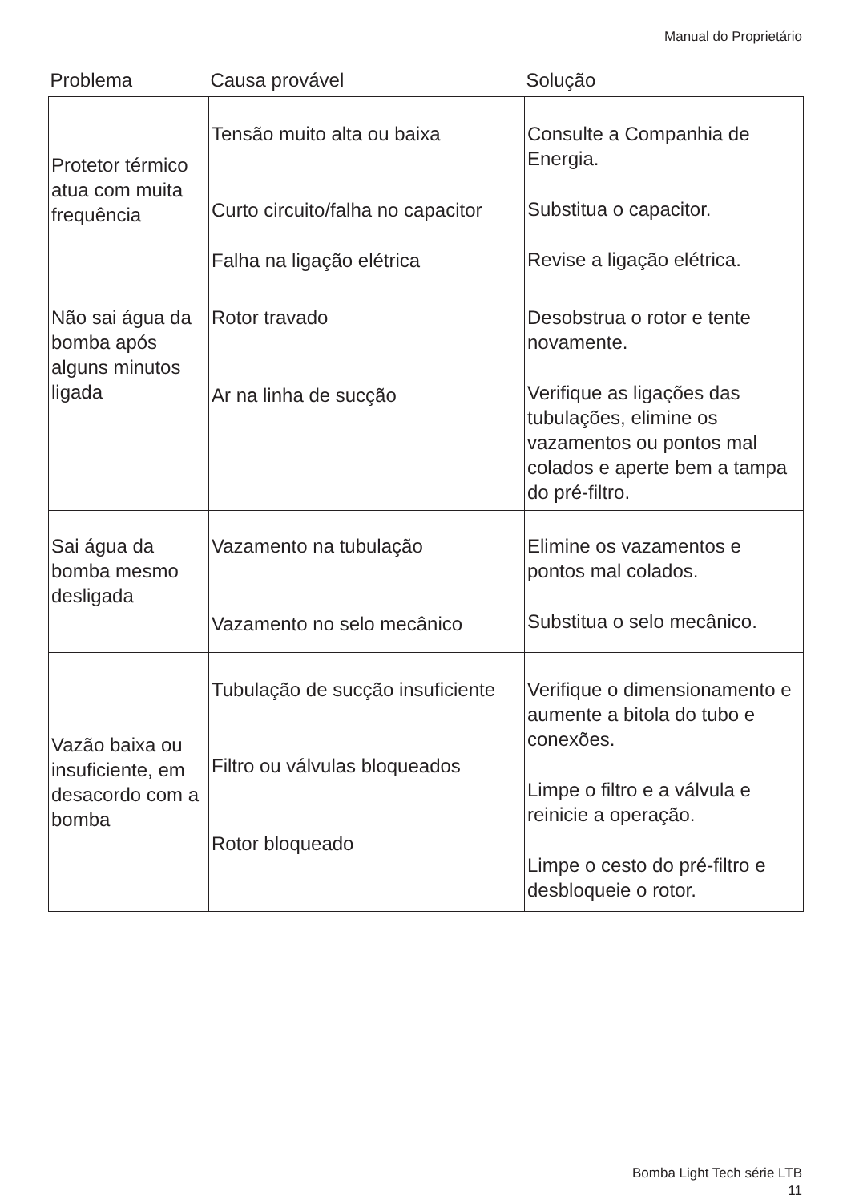Manual do Proprietário
| Problema | Causa provável | Solução |
| --- | --- | --- |
| Protetor térmico atua com muita frequência | Tensão muito alta ou baixa Curto circuito/falha no capacitor Falha na ligação elétrica | Consulte a Companhia de Energia. Substitua o capacitor. Revise a ligação elétrica. |
| Não sai água da bomba após alguns minutos ligada | Rotor travado Ar na linha de sucção | Desobstrua o rotor e tente novamente. Verifique as ligações das tubulações, elimine os vazamentos ou pontos mal colados e aperte bem a tampa do pré-filtro. |
| Sai água da bomba mesmo desligada | Vazamento na tubulação Vazamento no selo mecânico | Elimine os vazamentos e pontos mal colados. Substitua o selo mecânico. |
| Vazão baixa ou insuficiente, em desacordo com a bomba | Tubulação de sucção insuficiente Filtro ou válvulas bloqueados Rotor bloqueado | Verifique o dimensionamento e aumente a bitola do tubo e conexões. Limpe o filtro e a válvula e reinicie a operação. Limpe o cesto do pré-filtro e desbloqueie o rotor. |
Bomba Light Tech série LTB
11